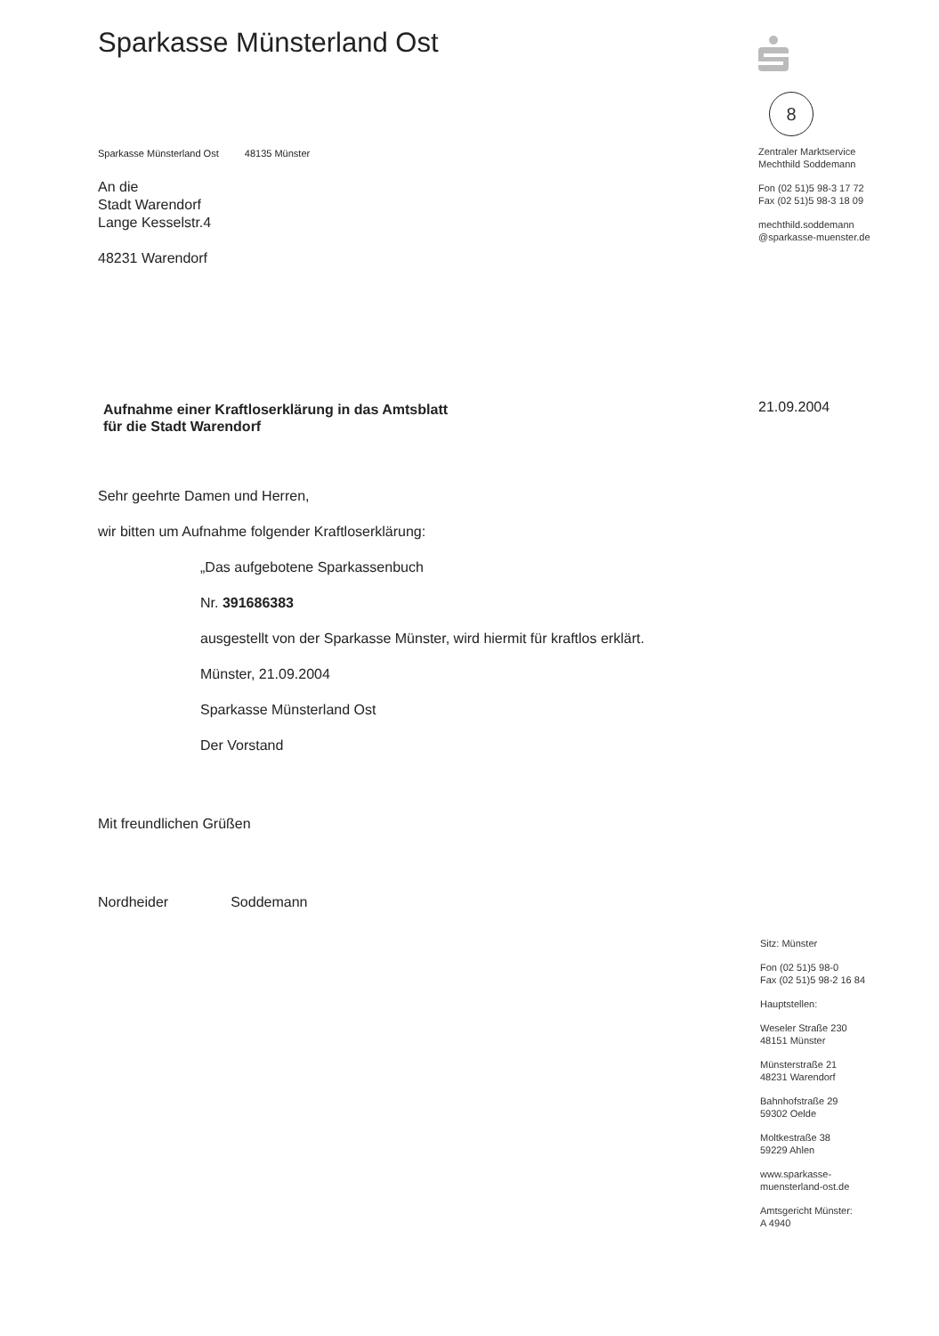Sparkasse Münsterland Ost
Sparkasse Münsterland Ost 48135 Münster
An die
Stadt Warendorf
Lange Kesselstr.4
48231 Warendorf
Aufnahme einer Kraftloserklärung in das Amtsblatt
für die Stadt Warendorf
Sehr geehrte Damen und Herren,
wir bitten um Aufnahme folgender Kraftloserklärung:
„Das aufgebotene Sparkassenbuch
Nr. 391686383
ausgestellt von der Sparkasse Münster, wird hiermit für kraftlos erklärt.
Münster, 21.09.2004
Sparkasse Münsterland Ost
Der Vorstand
Mit freundlichen Grüßen
Nordheider Soddemann
8
Zentraler Marktservice
Mechthild Soddemann
Fon (02 51)5 98-3 17 72
Fax (02 51)5 98-3 18 09
mechthild.soddemann
@sparkasse-muenster.de
21.09.2004
Sitz: Münster
Fon (02 51)5 98-0
Fax (02 51)5 98-2 16 84
Hauptstellen:
Weseler Straße 230
48151 Münster
Münsterstraße 21
48231 Warendorf
Bahnhofstraße 29
59302 Oelde
Moltkestraße 38
59229 Ahlen
www.sparkasse-
muensterland-ost.de
Amtsgericht Münster:
A 4940